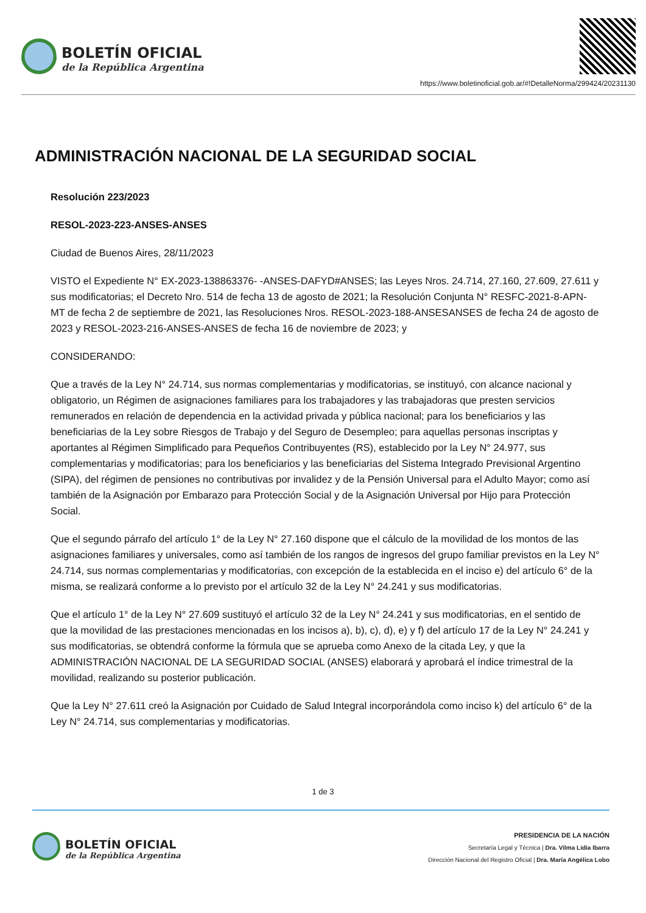BOLETÍN OFICIAL
de la República Argentina
https://www.boletinoficial.gob.ar/#!DetalleNorma/299424/20231130
ADMINISTRACIÓN NACIONAL DE LA SEGURIDAD SOCIAL
Resolución 223/2023
RESOL-2023-223-ANSES-ANSES
Ciudad de Buenos Aires, 28/11/2023
VISTO el Expediente N° EX-2023-138863376- -ANSES-DAFYD#ANSES; las Leyes Nros. 24.714, 27.160, 27.609, 27.611 y sus modificatorias; el Decreto Nro. 514 de fecha 13 de agosto de 2021; la Resolución Conjunta N° RESFC-2021-8-APN-MT de fecha 2 de septiembre de 2021, las Resoluciones Nros. RESOL-2023-188-ANSESANSES de fecha 24 de agosto de 2023 y RESOL-2023-216-ANSES-ANSES de fecha 16 de noviembre de 2023; y
CONSIDERANDO:
Que a través de la Ley N° 24.714, sus normas complementarias y modificatorias, se instituyó, con alcance nacional y obligatorio, un Régimen de asignaciones familiares para los trabajadores y las trabajadoras que presten servicios remunerados en relación de dependencia en la actividad privada y pública nacional; para los beneficiarios y las beneficiarias de la Ley sobre Riesgos de Trabajo y del Seguro de Desempleo; para aquellas personas inscriptas y aportantes al Régimen Simplificado para Pequeños Contribuyentes (RS), establecido por la Ley N° 24.977, sus complementarias y modificatorias; para los beneficiarios y las beneficiarias del Sistema Integrado Previsional Argentino (SIPA), del régimen de pensiones no contributivas por invalidez y de la Pensión Universal para el Adulto Mayor; como así también de la Asignación por Embarazo para Protección Social y de la Asignación Universal por Hijo para Protección Social.
Que el segundo párrafo del artículo 1° de la Ley N° 27.160 dispone que el cálculo de la movilidad de los montos de las asignaciones familiares y universales, como así también de los rangos de ingresos del grupo familiar previstos en la Ley N° 24.714, sus normas complementarias y modificatorias, con excepción de la establecida en el inciso e) del artículo 6° de la misma, se realizará conforme a lo previsto por el artículo 32 de la Ley N° 24.241 y sus modificatorias.
Que el artículo 1° de la Ley N° 27.609 sustituyó el artículo 32 de la Ley N° 24.241 y sus modificatorias, en el sentido de que la movilidad de las prestaciones mencionadas en los incisos a), b), c), d), e) y f) del artículo 17 de la Ley N° 24.241 y sus modificatorias, se obtendrá conforme la fórmula que se aprueba como Anexo de la citada Ley, y que la ADMINISTRACIÓN NACIONAL DE LA SEGURIDAD SOCIAL (ANSES) elaborará y aprobará el índice trimestral de la movilidad, realizando su posterior publicación.
Que la Ley N° 27.611 creó la Asignación por Cuidado de Salud Integral incorporándola como inciso k) del artículo 6° de la Ley N° 24.714, sus complementarias y modificatorias.
1 de 3
BOLETÍN OFICIAL
de la República Argentina
PRESIDENCIA DE LA NACIÓN
Secretaría Legal y Técnica | Dra. Vilma Lidia Ibarra
Dirección Nacional del Registro Oficial | Dra. María Angélica Lobo